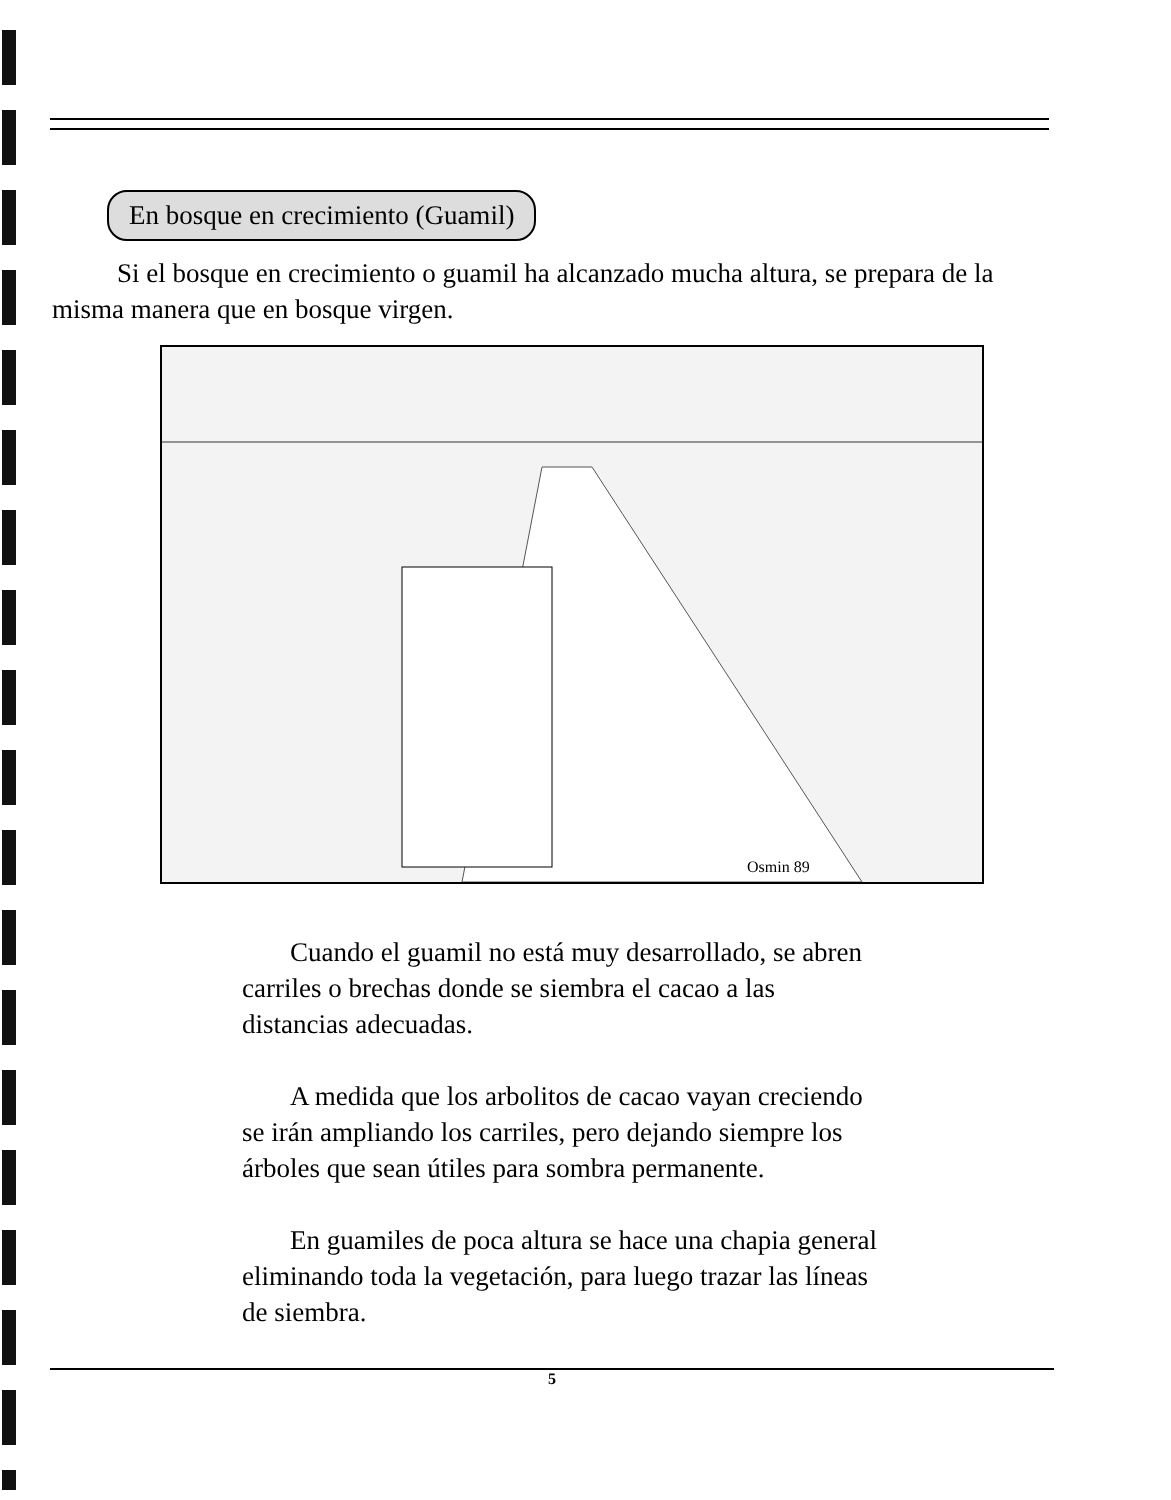En bosque en crecimiento (Guamil)
Si el bosque en crecimiento o guamil ha alcanzado mucha altura, se prepara de la misma manera que en bosque virgen.
Osmin 89
Cuando el guamil no está muy desarrollado, se abren carriles o brechas donde se siembra el cacao a las distancias adecuadas.
A medida que los arbolitos de cacao vayan creciendo se irán ampliando los carriles, pero dejando siempre los árboles que sean útiles para sombra permanente.
En guamiles de poca altura se hace una chapia general eliminando toda la vegetación, para luego trazar las líneas de siembra.
5